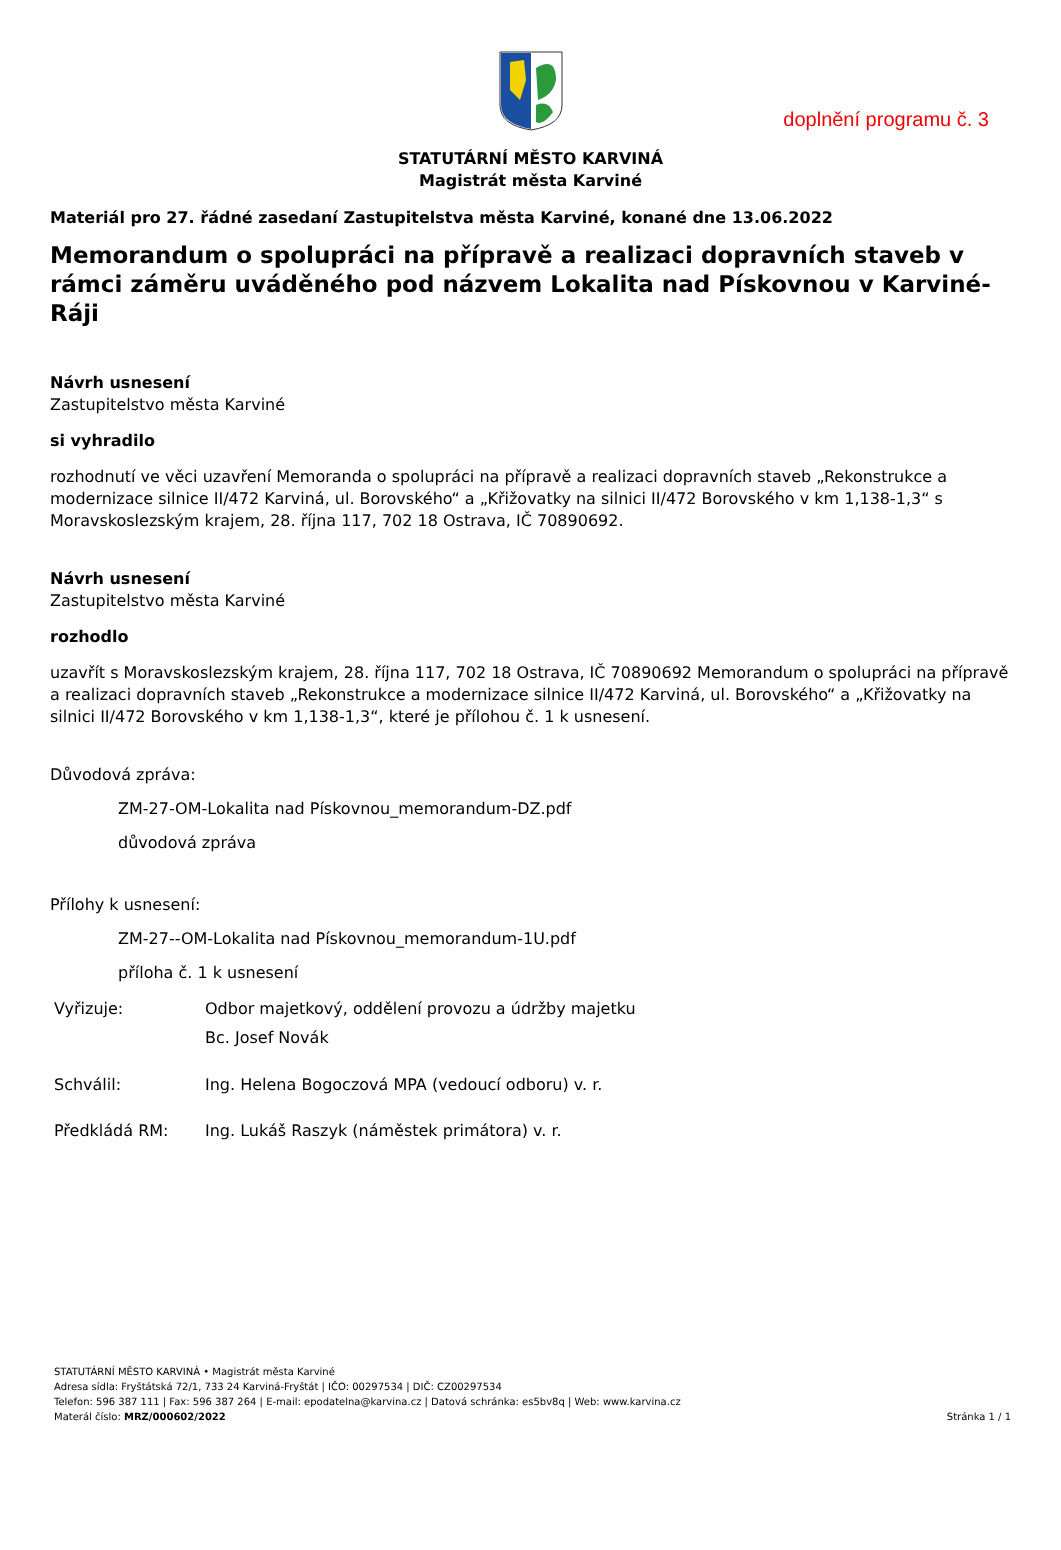doplnění programu č. 3
STATUTÁRNÍ MĚSTO KARVINÁ
Magistrát města Karviné
Materiál pro 27. řádné zasedaní Zastupitelstva města Karviné, konané dne 13.06.2022
Memorandum o spolupráci na přípravě a realizaci dopravních staveb v rámci záměru uváděného pod názvem Lokalita nad Pískovnou v Karviné-Ráji
Návrh usnesení
Zastupitelstvo města Karviné
si vyhradilo
rozhodnutí ve věci uzavření Memoranda o spolupráci na přípravě a realizaci dopravních staveb „Rekonstrukce a modernizace silnice II/472 Karviná, ul. Borovského“ a „Křižovatky na silnici II/472 Borovského v km 1,138-1,3“ s Moravskoslezským krajem, 28. října 117, 702 18 Ostrava, IČ 70890692.
Návrh usnesení
Zastupitelstvo města Karviné
rozhodlo
uzavřít s Moravskoslezským krajem, 28. října 117, 702 18 Ostrava, IČ 70890692 Memorandum o spolupráci na přípravě a realizaci dopravních staveb „Rekonstrukce a modernizace silnice II/472 Karviná, ul. Borovského“ a „Křižovatky na silnici II/472 Borovského v km 1,138-1,3“, které je přílohou č. 1 k usnesení.
Důvodová zpráva:
ZM-27-OM-Lokalita nad Pískovnou_memorandum-DZ.pdf
důvodová zpráva
Přílohy k usnesení:
ZM-27--OM-Lokalita nad Pískovnou_memorandum-1U.pdf
příloha č. 1 k usnesení
| Vyřizuje: | Odbor majetkový, oddělení provozu a údržby majetku Bc. Josef Novák |
| Schválil: | Ing. Helena Bogoczová MPA (vedoucí odboru) v. r. |
| Předkládá RM: | Ing. Lukáš Raszyk (náměstek primátora) v. r. |
STATUTÁRNÍ MĚSTO KARVINÁ • Magistrát města Karviné
Adresa sídla: Fryštátská 72/1, 733 24 Karviná-Fryštát | IČO: 00297534 | DIČ: CZ00297534
Telefon: 596 387 111 | Fax: 596 387 264 | E-mail: epodatelna@karvina.cz | Datová schránka: es5bv8q | Web: www.karvina.cz
Materál číslo: MRZ/000602/2022 Stránka 1 / 1